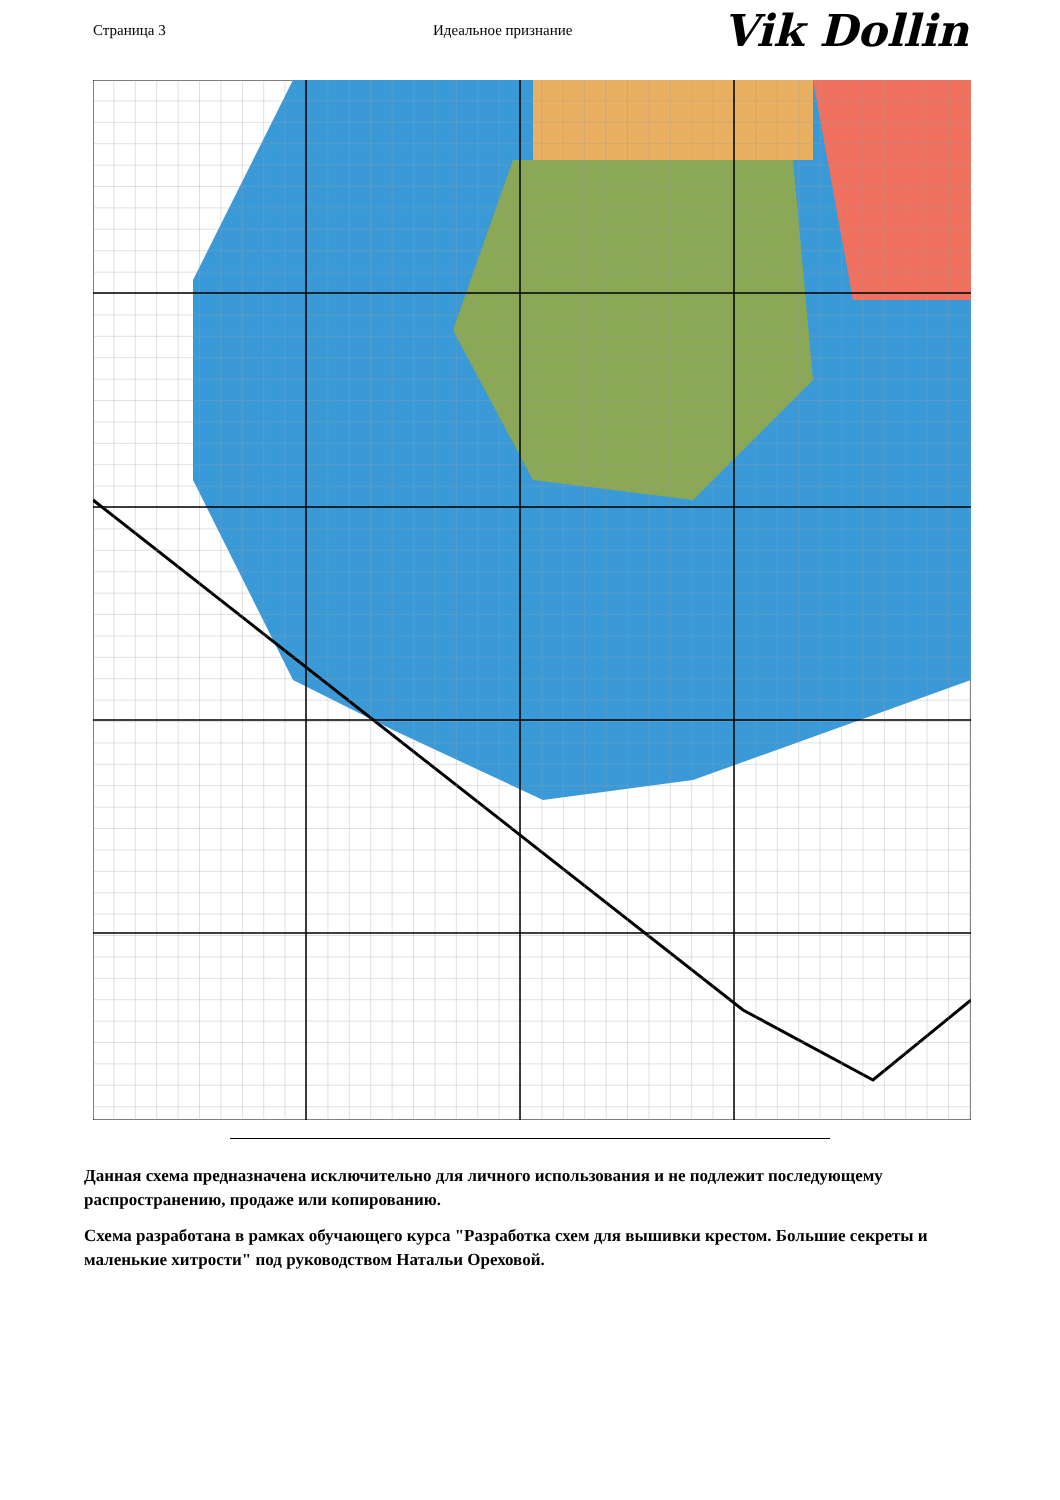Страница 3 Идеальное признание
Vik Dollin
Данная схема предназначена исключительно для личного использования и не подлежит последующему распространению, продаже или копированию.
Схема разработана в рамках обучающего курса "Разработка схем для вышивки крестом. Большие секреты и маленькие хитрости" под руководством Натальи Ореховой.